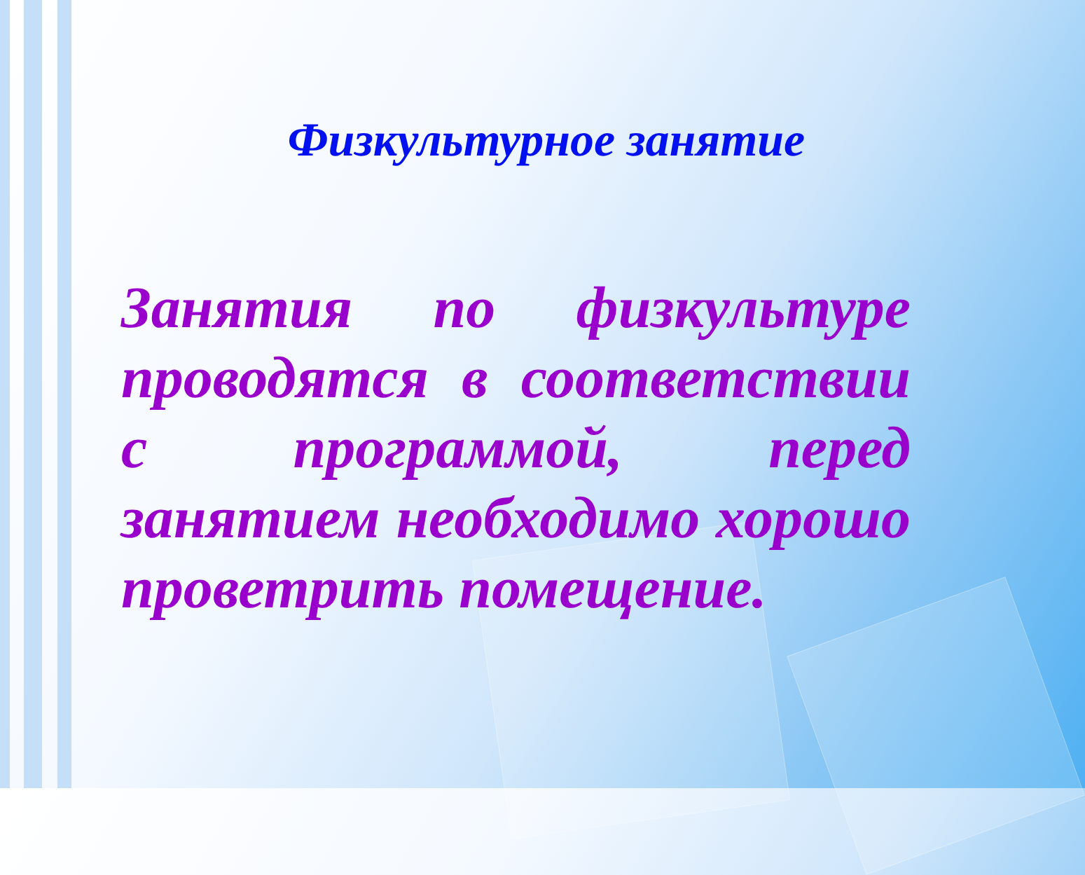Физкультурное занятие
Занятия по физкультуре проводятся в соответствии с программой, перед занятием необходимо хорошо проветрить помещение.